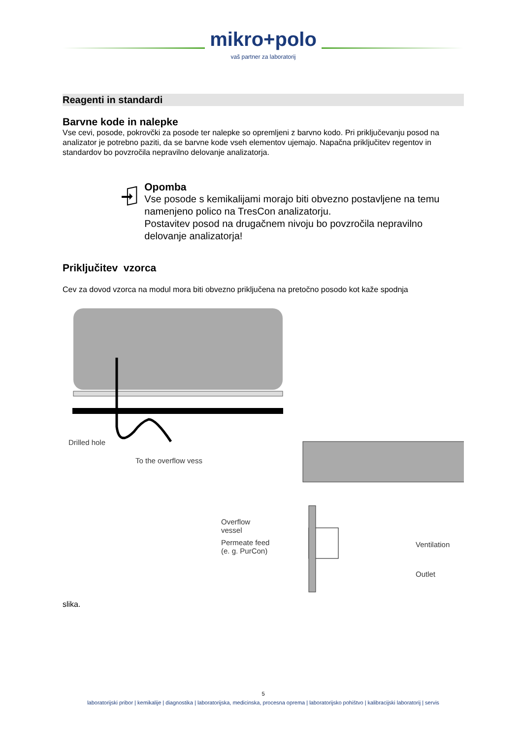mikro+polo
vaš partner za laboratorij
Reagenti in standardi
Barvne kode in nalepke
Vse cevi, posode, pokrovčki za posode ter nalepke so opremljeni z barvno kodo. Pri priključevanju posod na analizator je potrebno paziti, da se barvne kode vseh elementov ujemajo. Napačna priključitev regentov in standardov bo povzročila nepravilno delovanje analizatorja.
Opomba
Vse posode s kemikalijami morajo biti obvezno postavljene na temu namenjeno polico na TresCon analizatorju.
Postavitev posod na drugačnem nivoju bo povzročila nepravilno delovanje analizatorja!
Priključitev vzorca
Cev za dovod vzorca na modul mora biti obvezno priključena na pretočno posodo kot kaže spodnja
Drilled hole
To the overflow vess
Overflow
vessel
Permeate feed
(e. g. PurCon)
Ventilation
Outlet
slika.
5
laboratorijski pribor | kemikalije | diagnostika | laboratorijska, medicinska, procesna oprema | laboratorijsko pohištvo | kalibracijski laboratorij | servis